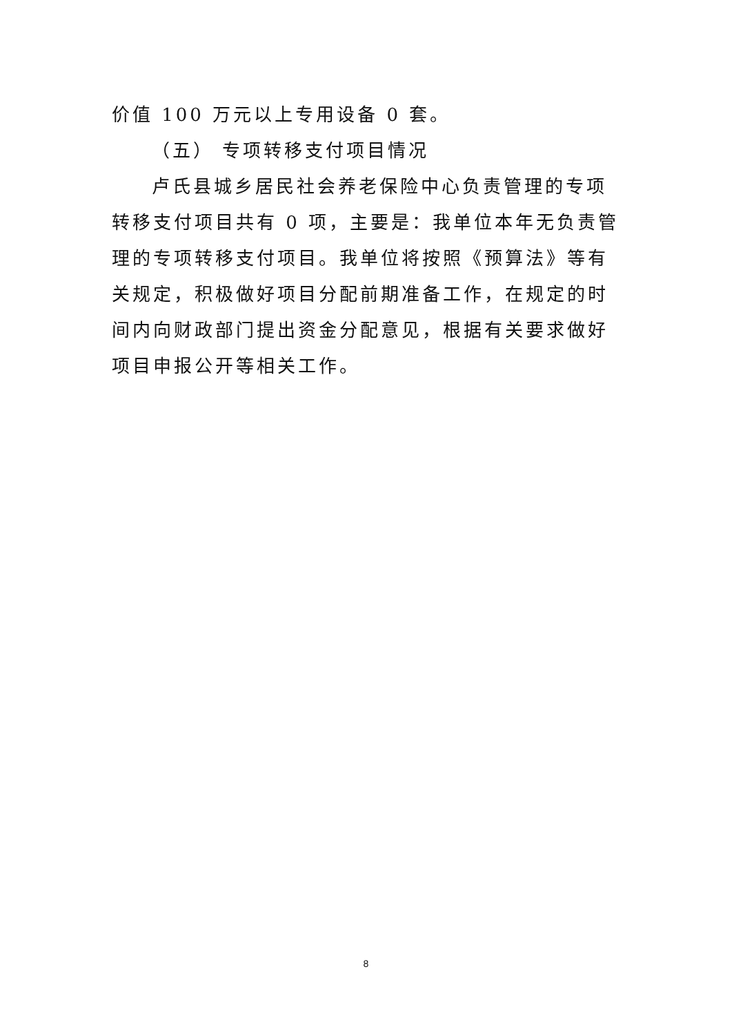价值 100 万元以上专用设备 0 套。
（五） 专项转移支付项目情况
卢氏县城乡居民社会养老保险中心负责管理的专项转移支付项目共有 0 项，主要是：我单位本年无负责管理的专项转移支付项目。我单位将按照《预算法》等有关规定，积极做好项目分配前期准备工作，在规定的时间内向财政部门提出资金分配意见，根据有关要求做好项目申报公开等相关工作。
8